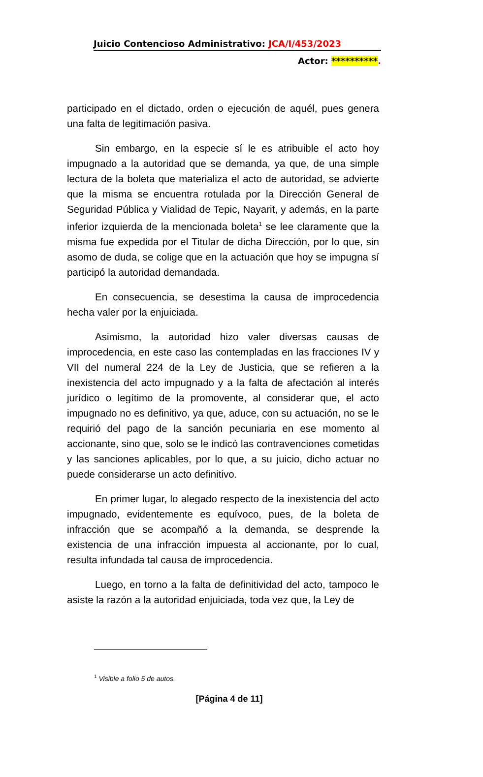Juicio Contencioso Administrativo: JCA/I/453/2023
Actor: **********.
participado en el dictado, orden o ejecución de aquél, pues genera una falta de legitimación pasiva.
Sin embargo, en la especie sí le es atribuible el acto hoy impugnado a la autoridad que se demanda, ya que, de una simple lectura de la boleta que materializa el acto de autoridad, se advierte que la misma se encuentra rotulada por la Dirección General de Seguridad Pública y Vialidad de Tepic, Nayarit, y además, en la parte inferior izquierda de la mencionada boleta<sup>1</sup> se lee claramente que la misma fue expedida por el Titular de dicha Dirección, por lo que, sin asomo de duda, se colige que en la actuación que hoy se impugna sí participó la autoridad demandada.
En consecuencia, se desestima la causa de improcedencia hecha valer por la enjuiciada.
Asimismo, la autoridad hizo valer diversas causas de improcedencia, en este caso las contempladas en las fracciones IV y VII del numeral 224 de la Ley de Justicia, que se refieren a la inexistencia del acto impugnado y a la falta de afectación al interés jurídico o legítimo de la promovente, al considerar que, el acto impugnado no es definitivo, ya que, aduce, con su actuación, no se le requirió del pago de la sanción pecuniaria en ese momento al accionante, sino que, solo se le indicó las contravenciones cometidas y las sanciones aplicables, por lo que, a su juicio, dicho actuar no puede considerarse un acto definitivo.
En primer lugar, lo alegado respecto de la inexistencia del acto impugnado, evidentemente es equívoco, pues, de la boleta de infracción que se acompañó a la demanda, se desprende la existencia de una infracción impuesta al accionante, por lo cual, resulta infundada tal causa de improcedencia.
Luego, en torno a la falta de definitividad del acto, tampoco le asiste la razón a la autoridad enjuiciada, toda vez que, la Ley de
<sup>1</sup> Visible a folio 5 de autos.
[Página 4 de 11]